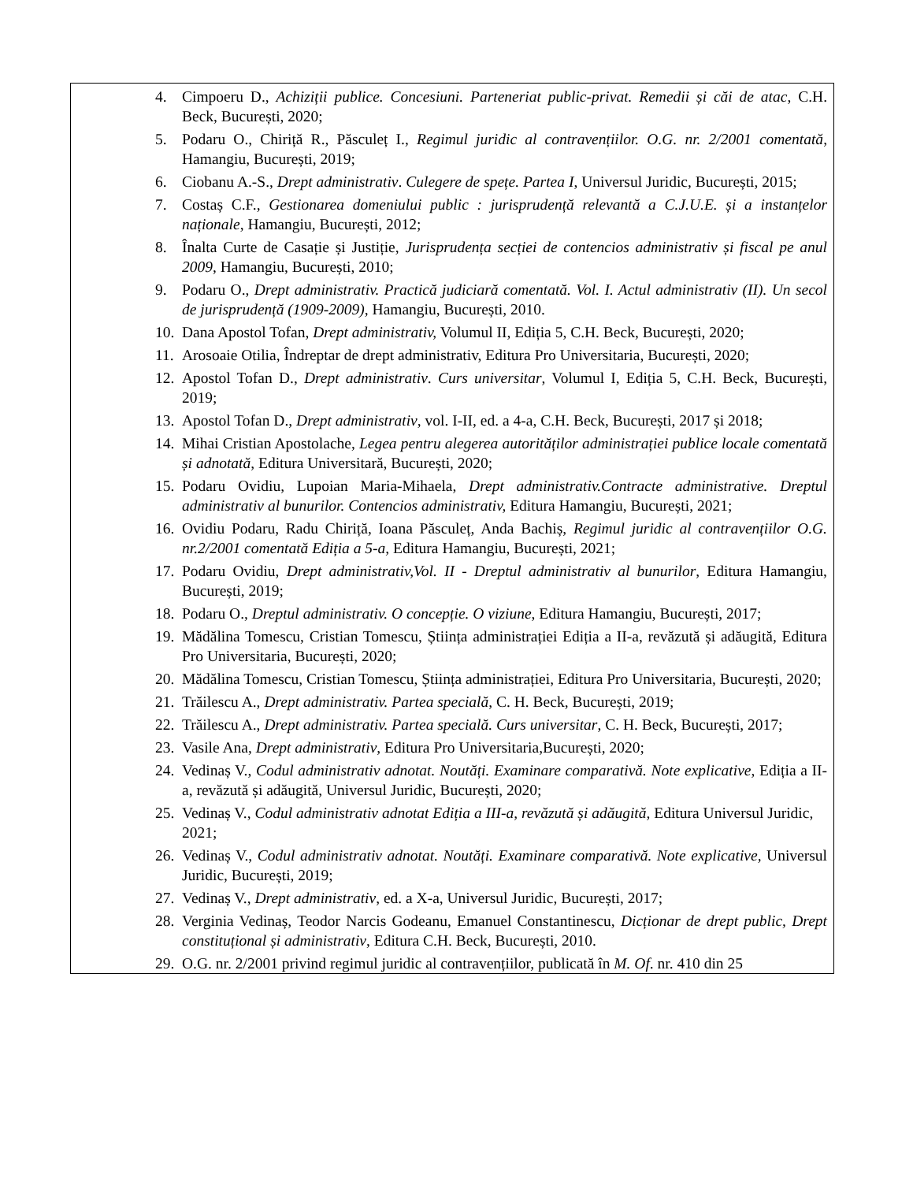| 4. Cimpoeru D., Achiziții publice. Concesiuni. Parteneriat public-privat. Remedii și căi de atac , C.H. Beck, București, 2020; 5. Podaru O., Chiriță R., Păsculeț I., Regimul juridic al contravențiilor. O.G. nr. 2/2001 comentată , Hamangiu, București, 2019; 6. Ciobanu A.-S., Drept administrativ . Culegere de spețe. Partea I , Universul Juridic, București, 2015; 7. Costaș C.F., Gestionarea domeniului public : jurisprudență relevantă a C.J.U.E. și a instanțelor naționale , Hamangiu, București, 2012; 8. Înalta Curte de Casație și Justiție, Jurisprudența secției de contencios administrativ și fiscal pe anul 2009 , Hamangiu, București, 2010; 9. Podaru O., Drept administrativ. Practică judiciară comentată. Vol. I. Actul administrativ (II). Un secol de jurisprudență (1909-2009) , Hamangiu, București, 2010. 10. Dana Apostol Tofan, Drept administrativ, Volumul II, Ediția 5, C.H. Beck, București, 2020; 11. Arosoaie Otilia, Îndreptar de drept administrativ, Editura Pro Universitaria, București, 2020; 12. Apostol Tofan D., Drept administrativ . Curs universitar , Volumul I, Ediția 5, C.H. Beck, București, 2019; 13. Apostol Tofan D., Drept administrativ , vol. I-II, ed. a 4-a, C.H. Beck, București, 2017 și 2018; 14. Mihai Cristian Apostolache, Legea pentru alegerea autorităților administrației publice locale comentată și adnotată , Editura Universitară, București, 2020; 15. Podaru Ovidiu, Lupoian Maria-Mihaela, Drept administrativ.Contracte administrative. Dreptul administrativ al bunurilor. Contencios administrativ, Editura Hamangiu, București, 2021; 16. Ovidiu Podaru, Radu Chiriță, Ioana Păsculeț, Anda Bachiș, Regimul juridic al contravențiilor O.G. nr.2/2001 comentată Ediția a 5-a, Editura Hamangiu, București, 2021; 17. Podaru Ovidiu, Drept administrativ,Vol. II - Dreptul administrativ al bunurilor , Editura Hamangiu, București, 2019; 18. Podaru O., Dreptul administrativ. O concepție. O viziune , Editura Hamangiu, București, 2017; 19. Mădălina Tomescu, Cristian Tomescu, Știința administrației Ediția a II-a, revăzută și adăugită, Editura Pro Universitaria, București, 2020; 20. Mădălina Tomescu, Cristian Tomescu, Știința administrației, Editura Pro Universitaria, București, 2020; 21. Trăilescu A., Drept administrativ. Partea specială , C. H. Beck, București, 2019; 22. Trăilescu A., Drept administrativ. Partea specială. Curs universitar , C. H. Beck, București, 2017; 23. Vasile Ana, Drept administrativ , Editura Pro Universitaria,București, 2020; 24. Vedinaș V., Codul administrativ adnotat. Noutăți. Examinare comparativă. Note explicative , Ediția a II-a, revăzută și adăugită, Universul Juridic, București, 2020; 25. Vedinaș V., Codul administrativ adnotat Ediția a III-a, revăzută și adăugită, Editura Universul Juridic, 2021; 26. Vedinaș V., Codul administrativ adnotat. Noutăți. Examinare comparativă. Note explicative, Universul Juridic, București, 2019; 27. Vedinaș V., Drept administrativ , ed. a X-a, Universul Juridic, București, 2017; 28. Verginia Vedinaș, Teodor Narcis Godeanu, Emanuel Constantinescu, Dicționar de drept public, Drept constituțional și administrativ , Editura C.H. Beck, București, 2010. 29. O.G. nr. 2/2001 privind regimul juridic al contravențiilor, publicată în M. Of . nr. 410 din 25 |